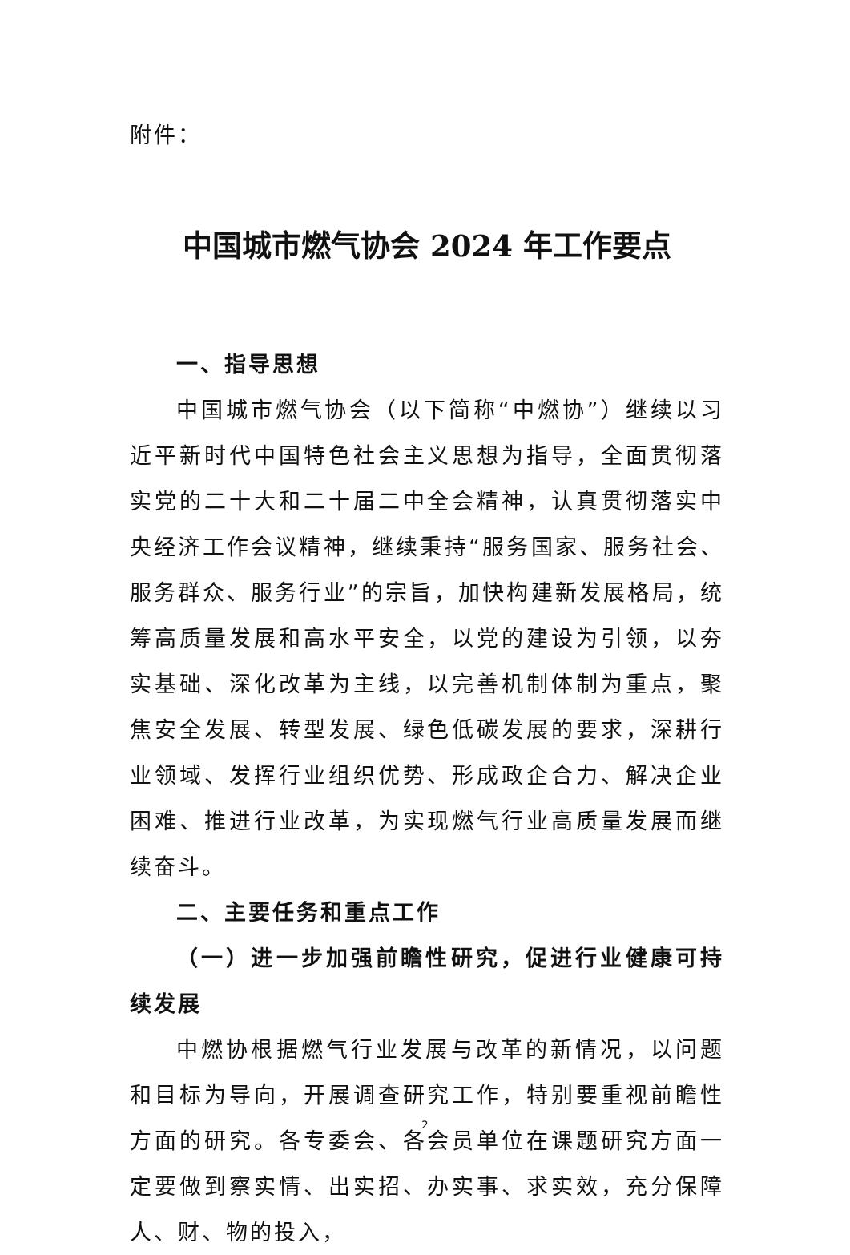附件：
中国城市燃气协会 2024 年工作要点
一、指导思想
中国城市燃气协会（以下简称“中燃协”）继续以习近平新时代中国特色社会主义思想为指导，全面贯彻落实党的二十大和二十届二中全会精神，认真贯彻落实中央经济工作会议精神，继续秉持“服务国家、服务社会、服务群众、服务行业”的宗旨，加快构建新发展格局，统筹高质量发展和高水平安全，以党的建设为引领，以夯实基础、深化改革为主线，以完善机制体制为重点，聚焦安全发展、转型发展、绿色低碳发展的要求，深耕行业领域、发挥行业组织优势、形成政企合力、解决企业困难、推进行业改革，为实现燃气行业高质量发展而继续奋斗。
二、主要任务和重点工作
（一）进一步加强前瞻性研究，促进行业健康可持续发展
中燃协根据燃气行业发展与改革的新情况，以问题和目标为导向，开展调查研究工作，特别要重视前瞻性方面的研究。各专委会、各会员单位在课题研究方面一定要做到察实情、出实招、办实事、求实效，充分保障人、财、物的投入，
2